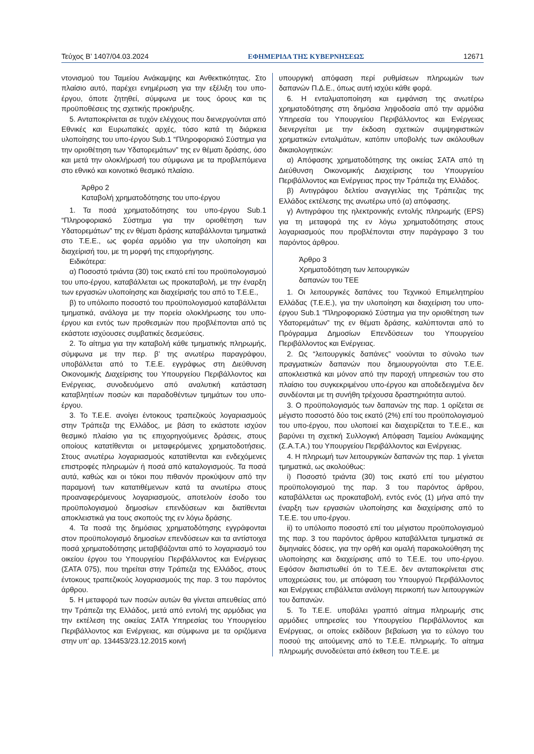Τεύχος Β’ 1407/04.03.2024 ΕΦΗΜΕΡΙΔΑ ΤΗΣ ΚΥΒΕΡΝΗΣΕΩΣ 12671
ντονισμού του Ταμείου Ανάκαμψης και Ανθεκτικότητας. Στο πλαίσιο αυτό, παρέχει ενημέρωση για την εξέλιξη του υπο-έργου, όποτε ζητηθεί, σύμφωνα με τους όρους και τις προϋποθέσεις της σχετικής προκήρυξης.
5. Ανταποκρίνεται σε τυχόν ελέγχους που διενεργούνται από Εθνικές και Ευρωπαϊκές αρχές, τόσο κατά τη διάρκεια υλοποίησης του υπο-έργου Sub.1 “Πληροφοριακό Σύστημα για την οριοθέτηση των Υδατορεμάτων” της εν θέματι δράσης, όσο και μετά την ολοκλήρωσή του σύμφωνα με τα προβλεπόμενα στο εθνικό και κοινοτικό θεσμικό πλαίσιο.
Άρθρο 2
Καταβολή χρηματοδότησης του υπο-έργου
1. Τα ποσά χρηματοδότησης του υπο-έργου Sub.1 “Πληροφοριακό Σύστημα για την οριοθέτηση των Υδατορεμάτων” της εν θέματι δράσης καταβάλλονται τμηματικά στο Τ.Ε.Ε., ως φορέα αρμόδιο για την υλοποίηση και διαχείρισή του, με τη μορφή της επιχορήγησης.
Ειδικότερα:
α) Ποσοστό τριάντα (30) τοις εκατό επί του προϋπολογισμού του υπο-έργου, καταβάλλεται ως προκαταβολή, με την έναρξη των εργασιών υλοποίησης και διαχείρισής του από το Τ.Ε.Ε.,
β) το υπόλοιπο ποσοστό του προϋπολογισμού καταβάλλεται τμηματικά, ανάλογα με την πορεία ολοκλήρωσης του υπο-έργου και εντός των προθεσμιών που προβλέπονται από τις εκάστοτε ισχύουσες συμβατικές δεσμεύσεις.
2. Το αίτημα για την καταβολή κάθε τμηματικής πληρωμής, σύμφωνα με την περ. β’ της ανωτέρω παραγράφου, υποβάλλεται από το Τ.Ε.Ε. εγγράφως στη Διεύθυνση Οικονομικής Διαχείρισης του Υπουργείου Περιβάλλοντος και Ενέργειας, συνοδευόμενο από αναλυτική κατάσταση καταβλητέων ποσών και παραδοθέντων τμημάτων του υπο-έργου.
3. Το Τ.Ε.Ε. ανοίγει έντοκους τραπεζικούς λογαριασμούς στην Τράπεζα της Ελλάδος, με βάση το εκάστοτε ισχύον θεσμικό πλαίσιο για τις επιχορηγούμενες δράσεις, στους οποίους κατατίθενται οι μεταφερόμενες χρηματοδοτήσεις. Στους ανωτέρω λογαριασμούς κατατίθενται και ενδεχόμενες επιστροφές πληρωμών ή ποσά από καταλογισμούς. Τα ποσά αυτά, καθώς και οι τόκοι που πιθανόν προκύψουν από την παραμονή των κατατιθέμενων κατά τα ανωτέρω στους προαναφερόμενους λογαριασμούς, αποτελούν έσοδο του προϋπολογισμού δημοσίων επενδύσεων και διατίθενται αποκλειστικά για τους σκοπούς της εν λόγω δράσης.
4. Τα ποσά της δημόσιας χρηματοδότησης εγγράφονται στον προϋπολογισμό δημοσίων επενδύσεων και τα αντίστοιχα ποσά χρηματοδότησης μεταβιβάζονται από το λογαριασμό του οικείου έργου του Υπουργείου Περιβάλλοντος και Ενέργειας (ΣΑΤΑ 075), που τηρείται στην Τράπεζα της Ελλάδος, στους έντοκους τραπεζικούς λογαριασμούς της παρ. 3 του παρόντος άρθρου.
5. Η μεταφορά των ποσών αυτών θα γίνεται απευθείας από την Τράπεζα της Ελλάδος, μετά από εντολή της αρμόδιας για την εκτέλεση της οικείας ΣΑΤΑ Υπηρεσίας του Υπουργείου Περιβάλλοντος και Ενέργειας, και σύμφωνα με τα οριζόμενα στην υπ’ αρ. 134453/23.12.2015 κοινή
υπουργική απόφαση περί ρυθμίσεων πληρωμών των δαπανών Π.Δ.Ε., όπως αυτή ισχύει κάθε φορά.
6. Η ενταλματοποίηση και εμφάνιση της ανωτέρω χρηματοδότησης στη δημόσια ληψοδοσία από την αρμόδια Υπηρεσία του Υπουργείου Περιβάλλοντος και Ενέργειας διενεργείται με την έκδοση σχετικών συμψηφιστικών χρηματικών ενταλμάτων, κατόπιν υποβολής των ακόλουθων δικαιολογητικών:
α) Απόφασης χρηματοδότησης της οικείας ΣΑΤΑ από τη Διεύθυνση Οικονομικής Διαχείρισης του Υπουργείου Περιβάλλοντος και Ενέργειας προς την Τράπεζα της Ελλάδος.
β) Αντιγράφου δελτίου αναγγελίας της Τράπεζας της Ελλάδος εκτέλεσης της ανωτέρω υπό (α) απόφασης.
γ) Αντιγράφου της ηλεκτρονικής εντολής πληρωμής (EPS) για τη μεταφορά της εν λόγω χρηματοδότησης στους λογαριασμούς που προβλέπονται στην παράγραφο 3 του παρόντος άρθρου.
Άρθρο 3
Χρηματοδότηση των λειτουργικών
δαπανών του ΤΕΕ
1. Οι λειτουργικές δαπάνες του Τεχνικού Επιμελητηρίου Ελλάδας (Τ.Ε.Ε.), για την υλοποίηση και διαχείριση του υπο-έργου Sub.1 “Πληροφοριακό Σύστημα για την οριοθέτηση των Υδατορεμάτων” της εν θέματι δράσης, καλύπτονται από το Πρόγραμμα Δημοσίων Επενδύσεων του Υπουργείου Περιβάλλοντος και Ενέργειας.
2. Ως “λειτουργικές δαπάνες” νοούνται το σύνολο των πραγματικών δαπανών που δημιουργούνται στο Τ.Ε.Ε. αποκλειστικά και μόνον από την παροχή υπηρεσιών του στο πλαίσιο του συγκεκριμένου υπο-έργου και αποδεδειγμένα δεν συνδέονται με τη συνήθη τρέχουσα δραστηριότητα αυτού.
3. Ο προϋπολογισμός των δαπανών της παρ. 1 ορίζεται σε μέγιστο ποσοστό δύο τοις εκατό (2%) επί του προϋπολογισμού του υπο-έργου, που υλοποιεί και διαχειρίζεται το Τ.Ε.Ε., και βαρύνει τη σχετική Συλλογική Απόφαση Ταμείου Ανάκαμψης (Σ.Α.Τ.Α.) του Υπουργείου Περιβάλλοντος και Ενέργειας.
4. Η πληρωμή των λειτουργικών δαπανών της παρ. 1 γίνεται τμηματικά, ως ακολούθως:
i) Ποσοστό τριάντα (30) τοις εκατό επί του μέγιστου προϋπολογισμού της παρ. 3 του παρόντος άρθρου, καταβάλλεται ως προκαταβολή, εντός ενός (1) μήνα από την έναρξη των εργασιών υλοποίησης και διαχείρισης από το Τ.Ε.Ε. του υπο-έργου.
ii) το υπόλοιπο ποσοστό επί του μέγιστου προϋπολογισμού της παρ. 3 του παρόντος άρθρου καταβάλλεται τμηματικά σε διμηνιαίες δόσεις, για την ορθή και ομαλή παρακολούθηση της υλοποίησης και διαχείρισης από το Τ.Ε.Ε. του υπο-έργου. Εφόσον διαπιστωθεί ότι το Τ.Ε.Ε. δεν ανταποκρίνεται στις υποχρεώσεις του, με απόφαση του Υπουργού Περιβάλλοντος και Ενέργειας επιβάλλεται ανάλογη περικοπή των λειτουργικών του δαπανών.
5. Το Τ.Ε.Ε. υποβάλει γραπτό αίτημα πληρωμής στις αρμόδιες υπηρεσίες του Υπουργείου Περιβάλλοντος και Ενέργειας, οι οποίες εκδίδουν βεβαίωση για το εύλογο του ποσού της αιτούμενης από το Τ.Ε.Ε. πληρωμής. Το αίτημα πληρωμής συνοδεύεται από έκθεση του Τ.Ε.Ε. με